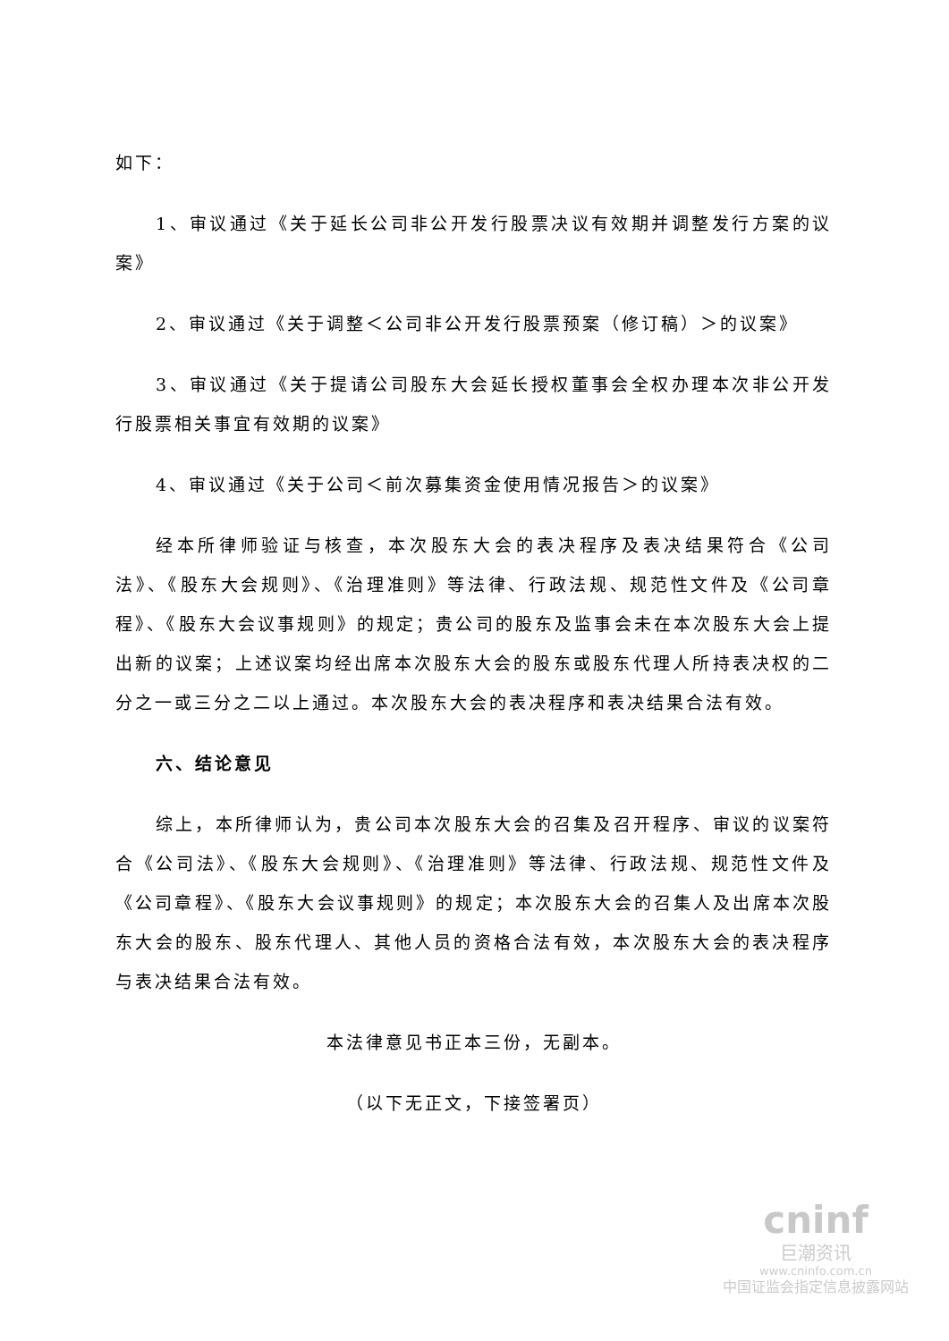如下：
1、审议通过《关于延长公司非公开发行股票决议有效期并调整发行方案的议案》
2、审议通过《关于调整＜公司非公开发行股票预案（修订稿）＞的议案》
3、审议通过《关于提请公司股东大会延长授权董事会全权办理本次非公开发行股票相关事宜有效期的议案》
4、审议通过《关于公司＜前次募集资金使用情况报告＞的议案》
经本所律师验证与核查，本次股东大会的表决程序及表决结果符合《公司法》、《股东大会规则》、《治理准则》等法律、行政法规、规范性文件及《公司章程》、《股东大会议事规则》的规定；贵公司的股东及监事会未在本次股东大会上提出新的议案；上述议案均经出席本次股东大会的股东或股东代理人所持表决权的二分之一或三分之二以上通过。本次股东大会的表决程序和表决结果合法有效。
六、结论意见
综上，本所律师认为，贵公司本次股东大会的召集及召开程序、审议的议案符合《公司法》、《股东大会规则》、《治理准则》等法律、行政法规、规范性文件及《公司章程》、《股东大会议事规则》的规定；本次股东大会的召集人及出席本次股东大会的股东、股东代理人、其他人员的资格合法有效，本次股东大会的表决程序与表决结果合法有效。
本法律意见书正本三份，无副本。
（以下无正文，下接签署页）
cninf
巨潮资讯
www.cninfo.com.cn
中国证监会指定信息披露网站